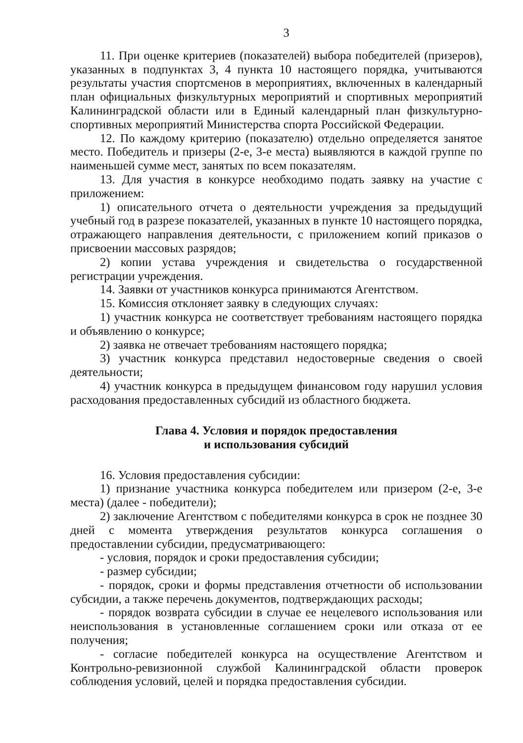3
11. При оценке критериев (показателей) выбора победителей (призеров), указанных в подпунктах 3, 4 пункта 10 настоящего порядка, учитываются результаты участия спортсменов в мероприятиях, включенных в календарный план официальных физкультурных мероприятий и спортивных мероприятий Калининградской области или в Единый календарный план физкультурно-спортивных мероприятий Министерства спорта Российской Федерации.
12. По каждому критерию (показателю) отдельно определяется занятое место. Победитель и призеры (2-е, 3-е места) выявляются в каждой группе по наименьшей сумме мест, занятых по всем показателям.
13. Для участия в конкурсе необходимо подать заявку на участие с приложением:
1) описательного отчета о деятельности учреждения за предыдущий учебный год в разрезе показателей, указанных в пункте 10 настоящего порядка, отражающего направления деятельности, с приложением копий приказов о присвоении массовых разрядов;
2) копии устава учреждения и свидетельства о государственной регистрации учреждения.
14. Заявки от участников конкурса принимаются Агентством.
15. Комиссия отклоняет заявку в следующих случаях:
1) участник конкурса не соответствует требованиям настоящего порядка и объявлению о конкурсе;
2) заявка не отвечает требованиям настоящего порядка;
3) участник конкурса представил недостоверные сведения о своей деятельности;
4) участник конкурса в предыдущем финансовом году нарушил условия расходования предоставленных субсидий из областного бюджета.
Глава 4. Условия и порядок предоставления
и использования субсидий
16. Условия предоставления субсидии:
1) признание участника конкурса победителем или призером (2-е, 3-е места) (далее - победители);
2) заключение Агентством с победителями конкурса в срок не позднее 30 дней с момента утверждения результатов конкурса соглашения о предоставлении субсидии, предусматривающего:
- условия, порядок и сроки предоставления субсидии;
- размер субсидии;
- порядок, сроки и формы представления отчетности об использовании субсидии, а также перечень документов, подтверждающих расходы;
- порядок возврата субсидии в случае ее нецелевого использования или неиспользования в установленные соглашением сроки или отказа от ее получения;
- согласие победителей конкурса на осуществление Агентством и Контрольно-ревизионной службой Калининградской области проверок соблюдения условий, целей и порядка предоставления субсидии.